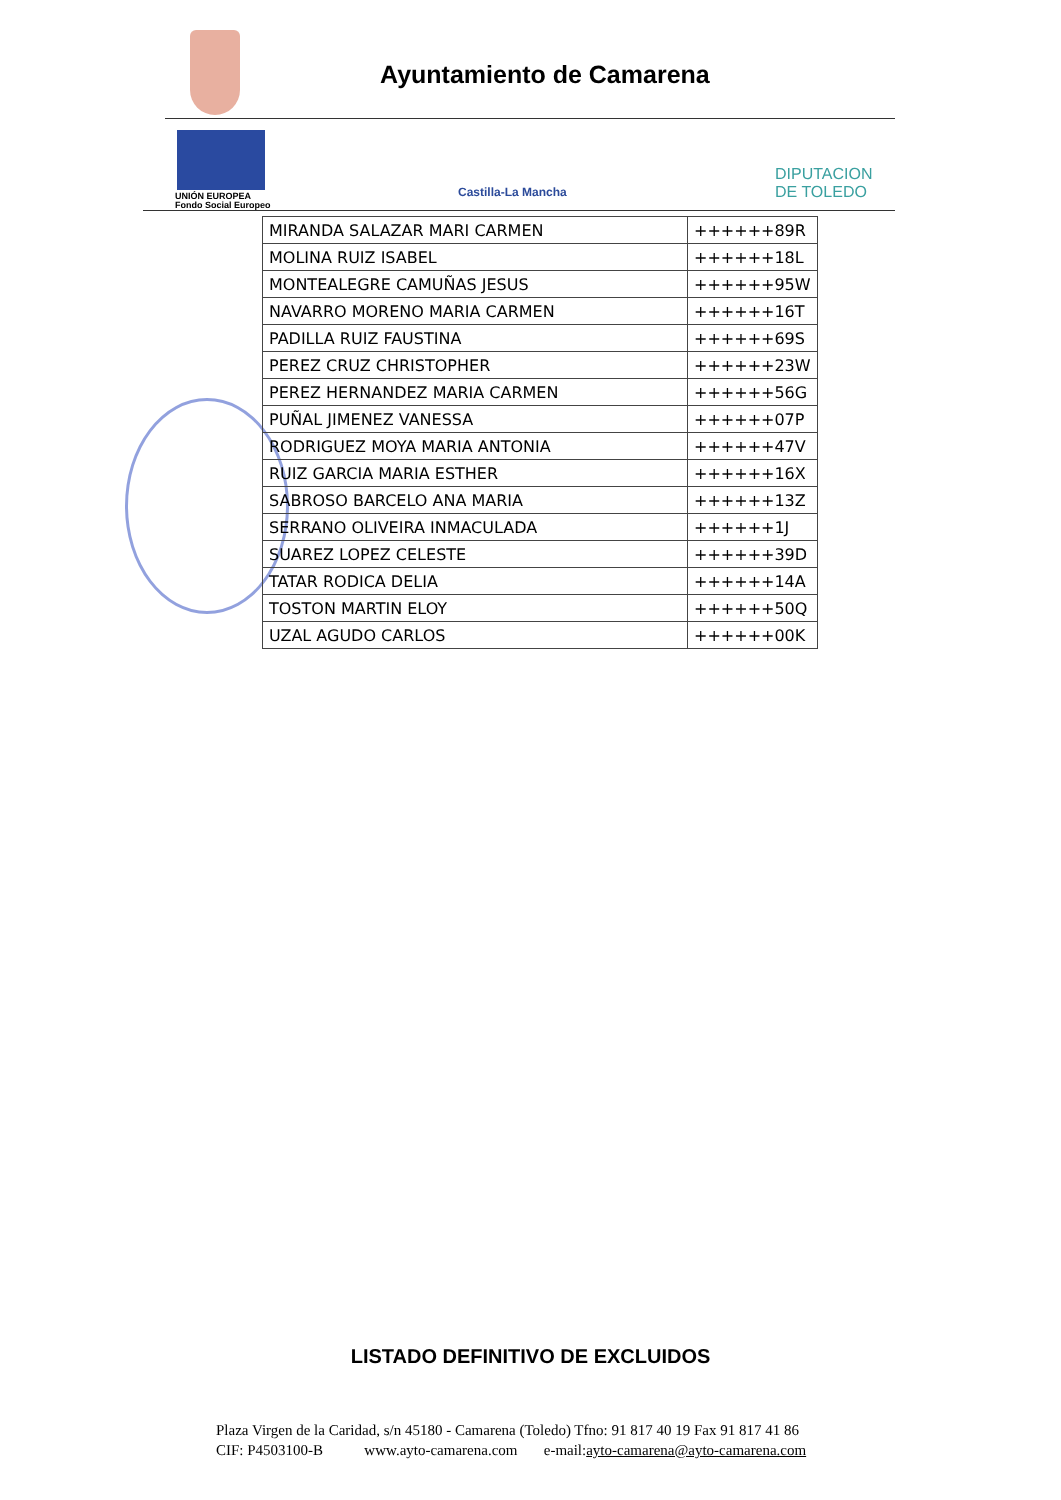Ayuntamiento de Camarena
UNIÓN EUROPEA
Fondo Social Europeo
Castilla-La Mancha
DIPUTACION DE TOLEDO
| MIRANDA SALAZAR MARI CARMEN | ++++++89R |
| MOLINA RUIZ ISABEL | ++++++18L |
| MONTEALEGRE CAMUÑAS JESUS | ++++++95W |
| NAVARRO MORENO MARIA CARMEN | ++++++16T |
| PADILLA RUIZ FAUSTINA | ++++++69S |
| PEREZ CRUZ CHRISTOPHER | ++++++23W |
| PEREZ HERNANDEZ MARIA CARMEN | ++++++56G |
| PUÑAL JIMENEZ VANESSA | ++++++07P |
| RODRIGUEZ MOYA MARIA ANTONIA | ++++++47V |
| RUIZ GARCIA MARIA ESTHER | ++++++16X |
| SABROSO BARCELO ANA MARIA | ++++++13Z |
| SERRANO OLIVEIRA INMACULADA | ++++++1J |
| SUAREZ LOPEZ CELESTE | ++++++39D |
| TATAR RODICA DELIA | ++++++14A |
| TOSTON MARTIN ELOY | ++++++50Q |
| UZAL AGUDO CARLOS | ++++++00K |
LISTADO DEFINITIVO DE EXCLUIDOS
Plaza Virgen de la Caridad, s/n 45180 - Camarena (Toledo) Tfno: 91 817 40 19 Fax 91 817 41 86
CIF: P4503100-B www.ayto-camarena.com e-mail:ayto-camarena@ayto-camarena.com